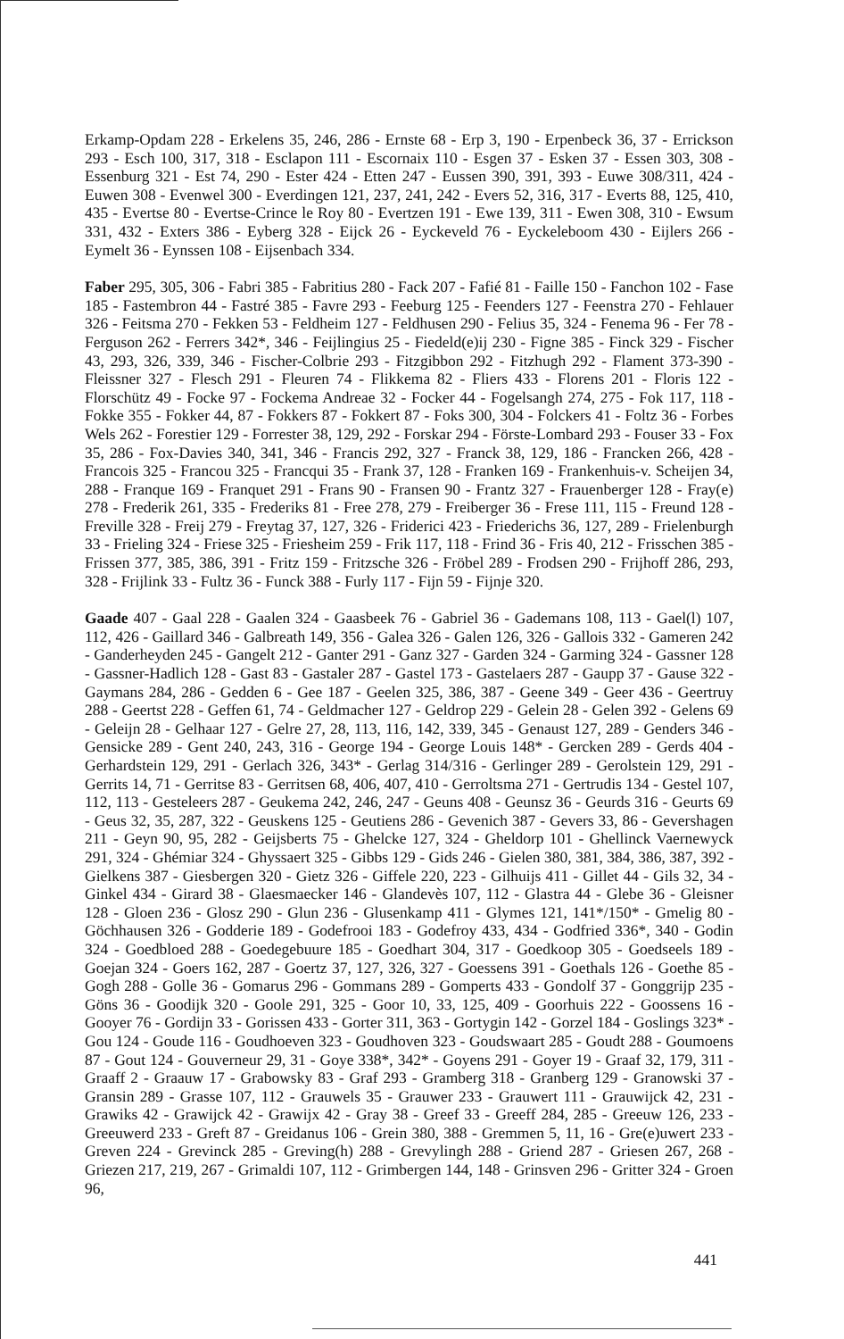Erkamp-Opdam 228 - Erkelens 35, 246, 286 - Ernste 68 - Erp 3, 190 - Erpenbeck 36, 37 - Errickson 293 - Esch 100, 317, 318 - Esclapon 111 - Escornaix 110 - Esgen 37 - Esken 37 - Essen 303, 308 - Essenburg 321 - Est 74, 290 - Ester 424 - Etten 247 - Eussen 390, 391, 393 - Euwe 308/311, 424 - Euwen 308 - Evenwel 300 - Everdingen 121, 237, 241, 242 - Evers 52, 316, 317 - Everts 88, 125, 410, 435 - Evertse 80 - Evertse-Crince le Roy 80 - Evertzen 191 - Ewe 139, 311 - Ewen 308, 310 - Ewsum 331, 432 - Exters 386 - Eyberg 328 - Eijck 26 - Eyckeveld 76 - Eyckeleboom 430 - Eijlers 266 - Eymelt 36 - Eynssen 108 - Eijsenbach 334.
Faber 295, 305, 306 - Fabri 385 - Fabritius 280 - Fack 207 - Fafié 81 - Faille 150 - Fanchon 102 - Fase 185 - Fastembron 44 - Fastré 385 - Favre 293 - Feeburg 125 - Feenders 127 - Feenstra 270 - Fehlauer 326 - Feitsma 270 - Fekken 53 - Feldheim 127 - Feldhusen 290 - Felius 35, 324 - Fenema 96 - Fer 78 - Ferguson 262 - Ferrers 342*, 346 - Feijlingius 25 - Fiedeld(e)ij 230 - Figne 385 - Finck 329 - Fischer 43, 293, 326, 339, 346 - Fischer-Colbrie 293 - Fitzgibbon 292 - Fitzhugh 292 - Flament 373-390 - Fleissner 327 - Flesch 291 - Fleuren 74 - Flikkema 82 - Fliers 433 - Florens 201 - Floris 122 - Florschütz 49 - Focke 97 - Fockema Andreae 32 - Focker 44 - Fogelsangh 274, 275 - Fok 117, 118 - Fokke 355 - Fokker 44, 87 - Fokkers 87 - Fokkert 87 - Foks 300, 304 - Folckers 41 - Foltz 36 - Forbes Wels 262 - Forestier 129 - Forrester 38, 129, 292 - Forskar 294 - Förste-Lombard 293 - Fouser 33 - Fox 35, 286 - Fox-Davies 340, 341, 346 - Francis 292, 327 - Franck 38, 129, 186 - Francken 266, 428 - Francois 325 - Francou 325 - Francqui 35 - Frank 37, 128 - Franken 169 - Frankenhuis-v. Scheijen 34, 288 - Franque 169 - Franquet 291 - Frans 90 - Fransen 90 - Frantz 327 - Frauenberger 128 - Fray(e) 278 - Frederik 261, 335 - Frederiks 81 - Free 278, 279 - Freiberger 36 - Frese 111, 115 - Freund 128 - Freville 328 - Freij 279 - Freytag 37, 127, 326 - Friderici 423 - Friederichs 36, 127, 289 - Frielenburgh 33 - Frieling 324 - Friese 325 - Friesheim 259 - Frik 117, 118 - Frind 36 - Fris 40, 212 - Frisschen 385 - Frissen 377, 385, 386, 391 - Fritz 159 - Fritzsche 326 - Fröbel 289 - Frodsen 290 - Frijhoff 286, 293, 328 - Frijlink 33 - Fultz 36 - Funck 388 - Furly 117 - Fijn 59 - Fijnje 320.
Gaade 407 - Gaal 228 - Gaalen 324 - Gaasbeek 76 - Gabriel 36 - Gademans 108, 113 - Gael(l) 107, 112, 426 - Gaillard 346 - Galbreath 149, 356 - Galea 326 - Galen 126, 326 - Gallois 332 - Gameren 242 - Ganderheyden 245 - Gangelt 212 - Ganter 291 - Ganz 327 - Garden 324 - Garming 324 - Gassner 128 - Gassner-Hadlich 128 - Gast 83 - Gastaler 287 - Gastel 173 - Gastelaers 287 - Gaupp 37 - Gause 322 - Gaymans 284, 286 - Gedden 6 - Gee 187 - Geelen 325, 386, 387 - Geene 349 - Geer 436 - Geertruy 288 - Geertst 228 - Geffen 61, 74 - Geldmacher 127 - Geldrop 229 - Gelein 28 - Gelen 392 - Gelens 69 - Geleijn 28 - Gelhaar 127 - Gelre 27, 28, 113, 116, 142, 339, 345 - Genaust 127, 289 - Genders 346 - Gensicke 289 - Gent 240, 243, 316 - George 194 - George Louis 148* - Gercken 289 - Gerds 404 - Gerhardstein 129, 291 - Gerlach 326, 343* - Gerlag 314/316 - Gerlinger 289 - Gerolstein 129, 291 - Gerrits 14, 71 - Gerritse 83 - Gerritsen 68, 406, 407, 410 - Gerroltsma 271 - Gertrudis 134 - Gestel 107, 112, 113 - Gesteleers 287 - Geukema 242, 246, 247 - Geuns 408 - Geunsz 36 - Geurds 316 - Geurts 69 - Geus 32, 35, 287, 322 - Geuskens 125 - Geutiens 286 - Gevenich 387 - Gevers 33, 86 - Gevershagen 211 - Geyn 90, 95, 282 - Geijsberts 75 - Ghelcke 127, 324 - Gheldorp 101 - Ghellinck Vaernewyck 291, 324 - Ghémiar 324 - Ghyssaert 325 - Gibbs 129 - Gids 246 - Gielen 380, 381, 384, 386, 387, 392 - Gielkens 387 - Giesbergen 320 - Gietz 326 - Giffele 220, 223 - Gilhuijs 411 - Gillet 44 - Gils 32, 34 - Ginkel 434 - Girard 38 - Glaesmaecker 146 - Glandevès 107, 112 - Glastra 44 - Glebe 36 - Gleisner 128 - Gloen 236 - Glosz 290 - Glun 236 - Glusenkamp 411 - Glymes 121, 141*/150* - Gmelig 80 - Göchhausen 326 - Godderie 189 - Godefrooi 183 - Godefroy 433, 434 - Godfried 336*, 340 - Godin 324 - Goedbloed 288 - Goedegebuure 185 - Goedhart 304, 317 - Goedkoop 305 - Goedseels 189 - Goejan 324 - Goers 162, 287 - Goertz 37, 127, 326, 327 - Goessens 391 - Goethals 126 - Goethe 85 - Gogh 288 - Golle 36 - Gomarus 296 - Gommans 289 - Gomperts 433 - Gondolf 37 - Gonggrijp 235 - Göns 36 - Goodijk 320 - Goole 291, 325 - Goor 10, 33, 125, 409 - Goorhuis 222 - Goossens 16 - Gooyer 76 - Gordijn 33 - Gorissen 433 - Gorter 311, 363 - Gortygin 142 - Gorzel 184 - Goslings 323* - Gou 124 - Goude 116 - Goudhoeven 323 - Goudhoven 323 - Goudswaart 285 - Goudt 288 - Goumoens 87 - Gout 124 - Gouverneur 29, 31 - Goye 338*, 342* - Goyens 291 - Goyer 19 - Graaf 32, 179, 311 - Graaff 2 - Graauw 17 - Grabowsky 83 - Graf 293 - Gramberg 318 - Granberg 129 - Granowski 37 - Gransin 289 - Grasse 107, 112 - Grauwels 35 - Grauwer 233 - Grauwert 111 - Grauwijck 42, 231 - Grawiks 42 - Grawijck 42 - Grawijx 42 - Gray 38 - Greef 33 - Greeff 284, 285 - Greeuw 126, 233 - Greeuwerd 233 - Greft 87 - Greidanus 106 - Grein 380, 388 - Gremmen 5, 11, 16 - Gre(e)uwert 233 - Greven 224 - Grevinck 285 - Greving(h) 288 - Grevylingh 288 - Griend 287 - Griesen 267, 268 - Griezen 217, 219, 267 - Grimaldi 107, 112 - Grimbergen 144, 148 - Grinsven 296 - Gritter 324 - Groen 96,
441